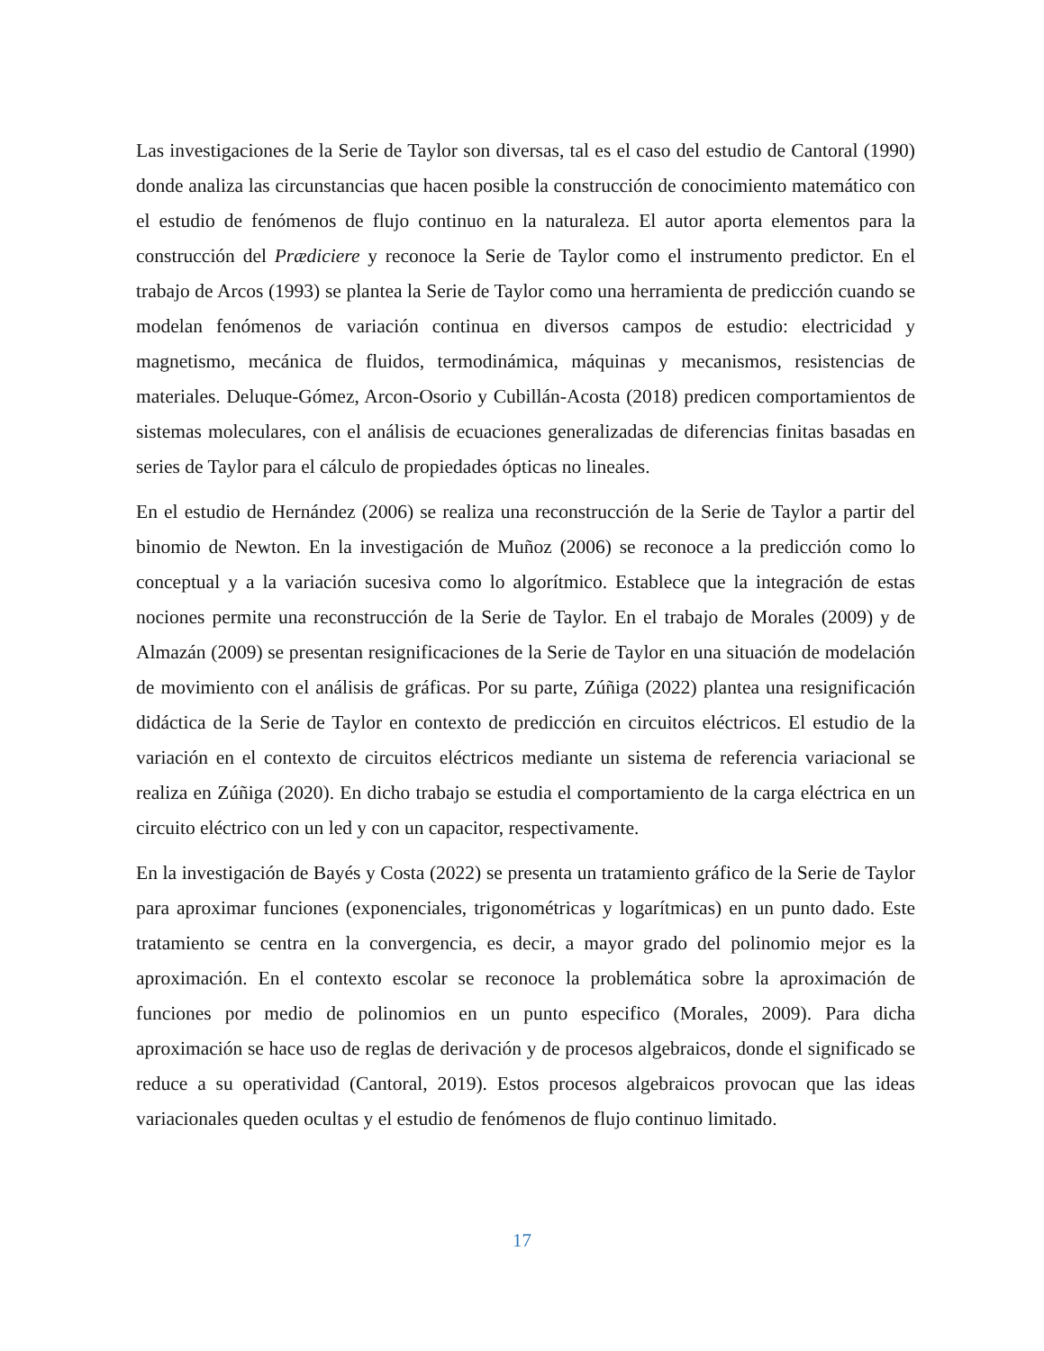Las investigaciones de la Serie de Taylor son diversas, tal es el caso del estudio de Cantoral (1990) donde analiza las circunstancias que hacen posible la construcción de conocimiento matemático con el estudio de fenómenos de flujo continuo en la naturaleza. El autor aporta elementos para la construcción del Prædiciere y reconoce la Serie de Taylor como el instrumento predictor. En el trabajo de Arcos (1993) se plantea la Serie de Taylor como una herramienta de predicción cuando se modelan fenómenos de variación continua en diversos campos de estudio: electricidad y magnetismo, mecánica de fluidos, termodinámica, máquinas y mecanismos, resistencias de materiales. Deluque-Gómez, Arcon-Osorio y Cubillán-Acosta (2018) predicen comportamientos de sistemas moleculares, con el análisis de ecuaciones generalizadas de diferencias finitas basadas en series de Taylor para el cálculo de propiedades ópticas no lineales.
En el estudio de Hernández (2006) se realiza una reconstrucción de la Serie de Taylor a partir del binomio de Newton. En la investigación de Muñoz (2006) se reconoce a la predicción como lo conceptual y a la variación sucesiva como lo algorítmico. Establece que la integración de estas nociones permite una reconstrucción de la Serie de Taylor. En el trabajo de Morales (2009) y de Almazán (2009) se presentan resignificaciones de la Serie de Taylor en una situación de modelación de movimiento con el análisis de gráficas. Por su parte, Zúñiga (2022) plantea una resignificación didáctica de la Serie de Taylor en contexto de predicción en circuitos eléctricos. El estudio de la variación en el contexto de circuitos eléctricos mediante un sistema de referencia variacional se realiza en Zúñiga (2020). En dicho trabajo se estudia el comportamiento de la carga eléctrica en un circuito eléctrico con un led y con un capacitor, respectivamente.
En la investigación de Bayés y Costa (2022) se presenta un tratamiento gráfico de la Serie de Taylor para aproximar funciones (exponenciales, trigonométricas y logarítmicas) en un punto dado. Este tratamiento se centra en la convergencia, es decir, a mayor grado del polinomio mejor es la aproximación. En el contexto escolar se reconoce la problemática sobre la aproximación de funciones por medio de polinomios en un punto especifico (Morales, 2009). Para dicha aproximación se hace uso de reglas de derivación y de procesos algebraicos, donde el significado se reduce a su operatividad (Cantoral, 2019). Estos procesos algebraicos provocan que las ideas variacionales queden ocultas y el estudio de fenómenos de flujo continuo limitado.
17